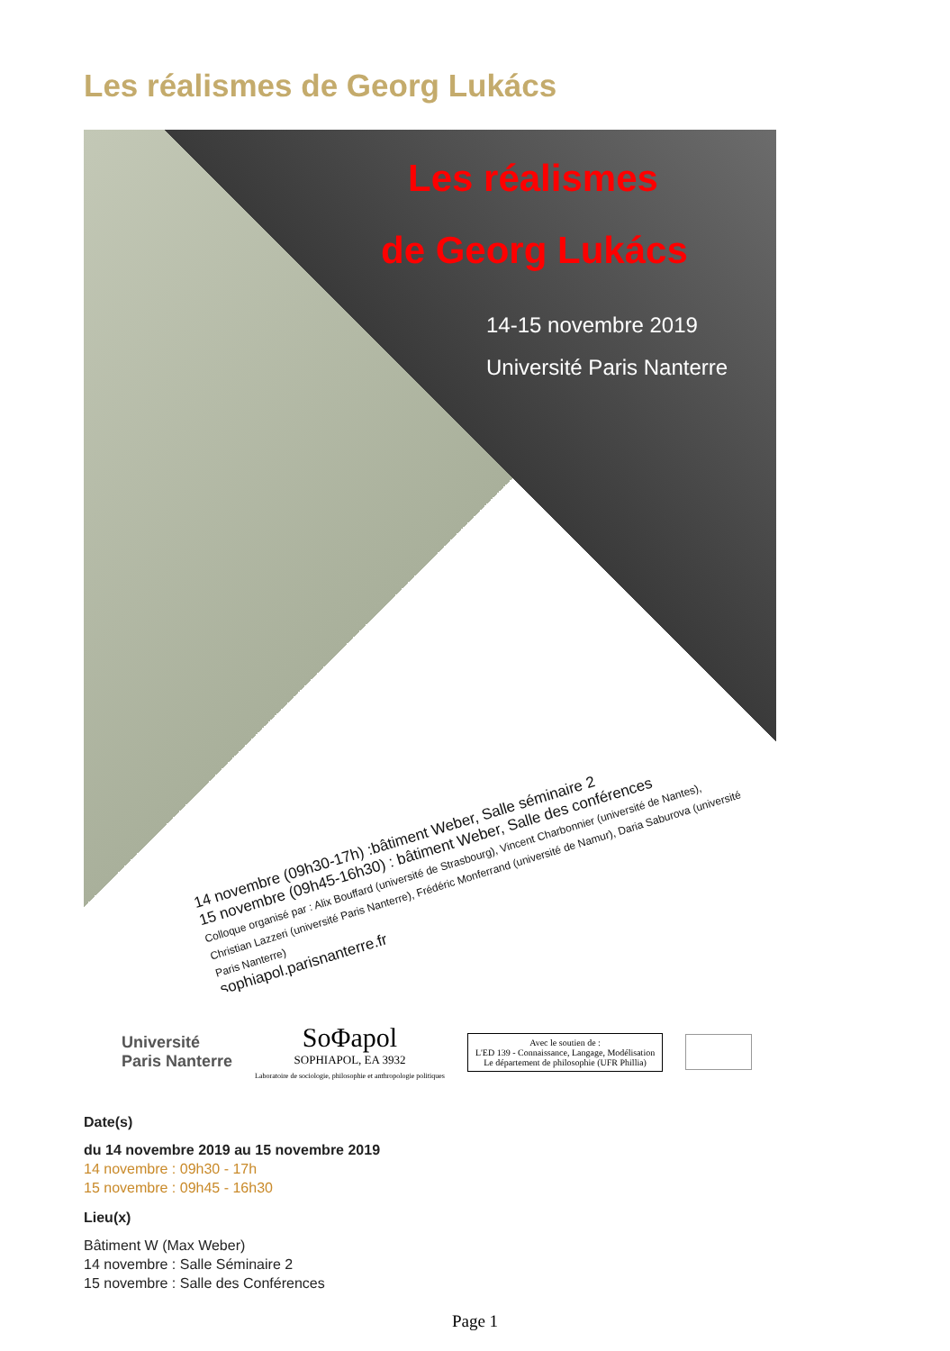Les réalismes de Georg Lukács
Les réalismes
de Georg Lukács
14-15 novembre 2019
Université Paris Nanterre
14 novembre (09h30-17h) :bâtiment Weber, Salle séminaire 2
15 novembre (09h45-16h30) : bâtiment Weber, Salle des conférences
Colloque organisé par : Alix Bouffard (université de Strasbourg), Vincent Charbonnier (université de Nantes), Christian Lazzeri (université Paris Nanterre), Frédéric Monferrand (université de Namur), Daria Saburova (université Paris Nanterre)
sophiapol.parisnanterre.fr
Université
Paris Nanterre
SoΦapol
SOPHIAPOL, EA 3932
Laboratoire de sociologie, philosophie et anthropologie politiques
Avec le soutien de :
L'ED 139 - Connaissance, Langage, Modélisation
Le département de philosophie (UFR Phillia)
Date(s)
du 14 novembre 2019 au 15 novembre 2019
14 novembre : 09h30 - 17h
15 novembre : 09h45 - 16h30
Lieu(x)
Bâtiment W (Max Weber)
14 novembre : Salle Séminaire 2
15 novembre : Salle des Conférences
Page 1